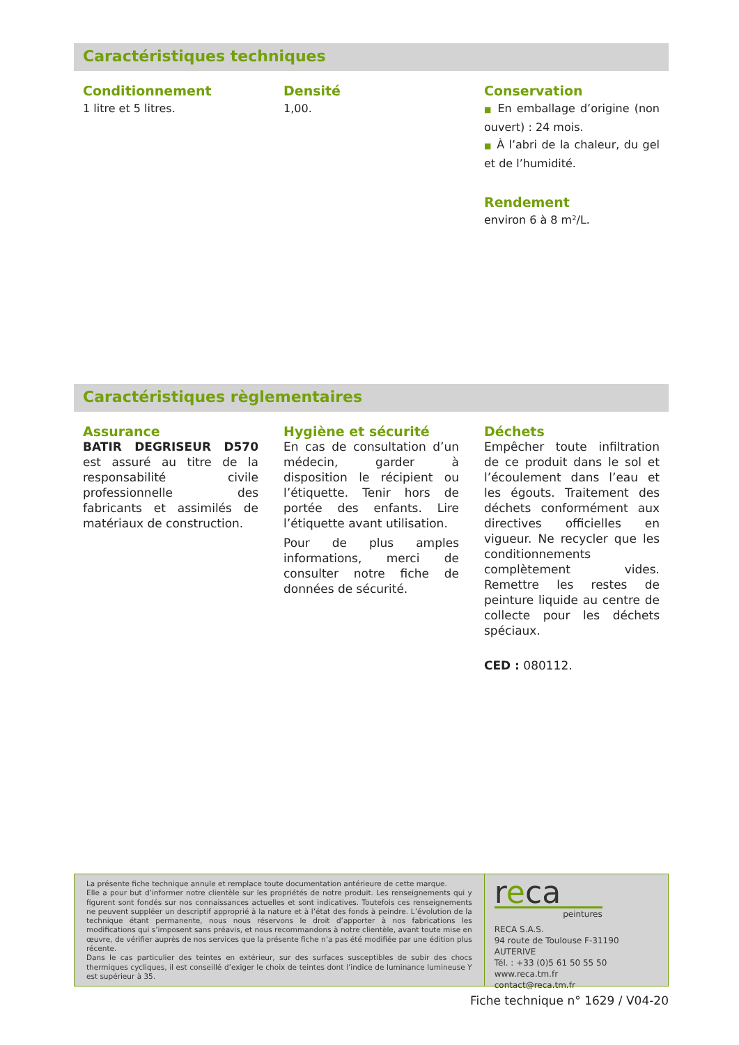Caractéristiques techniques
Conditionnement
1 litre et 5 litres.
Densité
1,00.
Conservation
■ En emballage d’origine (non ouvert) : 24 mois.
■ À l’abri de la chaleur, du gel et de l’humidité.
Rendement
environ 6 à 8 m²/L.
Caractéristiques règlementaires
Assurance
BATIR DEGRISEUR D570 est assuré au titre de la responsabilité civile professionnelle des fabricants et assimilés de matériaux de construction.
Hygiène et sécurité
En cas de consultation d’un médecin, garder à disposition le récipient ou l’étiquette. Tenir hors de portée des enfants. Lire l’étiquette avant utilisation.
Pour de plus amples informations, merci de consulter notre fiche de données de sécurité.
Déchets
Empêcher toute infiltration de ce produit dans le sol et l’écoulement dans l’eau et les égouts. Traitement des déchets conformément aux directives officielles en vigueur. Ne recycler que les conditionnements complètement vides. Remettre les restes de peinture liquide au centre de collecte pour les déchets spéciaux.
CED : 080112.
La présente fiche technique annule et remplace toute documentation antérieure de cette marque.
Elle a pour but d’informer notre clientèle sur les propriétés de notre produit. Les renseignements qui y figurent sont fondés sur nos connaissances actuelles et sont indicatives. Toutefois ces renseignements ne peuvent suppléer un descriptif approprié à la nature et à l’état des fonds à peindre. L’évolution de la technique étant permanente, nous nous réservons le droit d’apporter à nos fabrications les modifications qui s’imposent sans préavis, et nous recommandons à notre clientèle, avant toute mise en œuvre, de vérifier auprès de nos services que la présente fiche n’a pas été modifiée par une édition plus récente.
Dans le cas particulier des teintes en extérieur, sur des surfaces susceptibles de subir des chocs thermiques cycliques, il est conseillé d’exiger le choix de teintes dont l’indice de luminance lumineuse Y est supérieur à 35.
reca
peintures
RECA S.A.S.
94 route de Toulouse F-31190 AUTERIVE
Tél. : +33 (0)5 61 50 55 50
www.reca.tm.fr
contact@reca.tm.fr
Fiche technique n° 1629 / V04-20